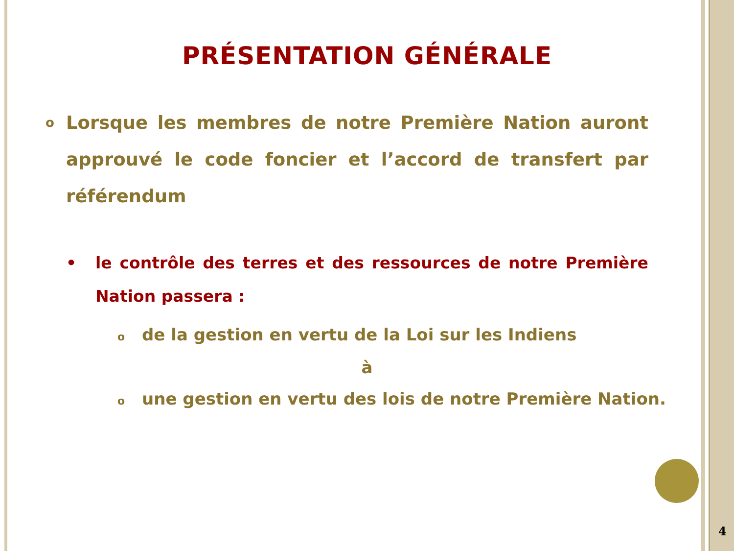PRÉSENTATION GÉNÉRALE
o Lorsque les membres de notre Première Nation auront approuvé le code foncier et l’accord de transfert par référendum
• le contrôle des terres et des ressources de notre Première Nation passera :
ode la gestion en vertu de la Loi sur les Indiens
à
oune gestion en vertu des lois de notre Première Nation.
4